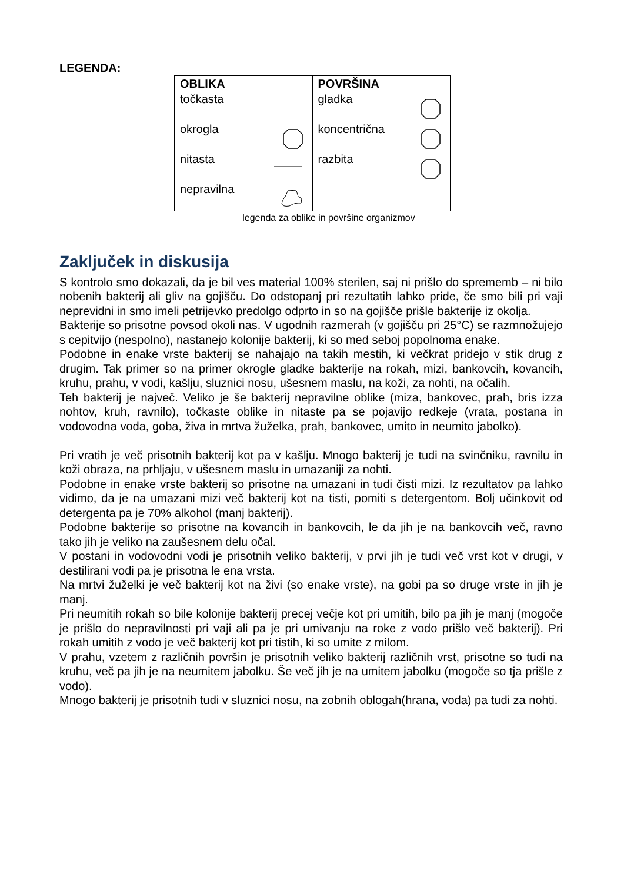LEGENDA:
| OBLIKA | POVRŠINA |
| --- | --- |
| točkasta | gladka |
| okrogla | koncentrična |
| nitasta | razbita |
| nepravilna | |
legenda za oblike in površine organizmov
Zaključek in diskusija
S kontrolo smo dokazali, da je bil ves material 100% sterilen, saj ni prišlo do sprememb – ni bilo nobenih bakterij ali gliv na gojišču. Do odstopanj pri rezultatih lahko pride, če smo bili pri vaji neprevidni in smo imeli petrijevko predolgo odprto in so na gojišče prišle bakterije iz okolja.
Bakterije so prisotne povsod okoli nas. V ugodnih razmerah (v gojišču pri 25°C) se razmnožujejo s cepitvijo (nespolno), nastanejo kolonije bakterij, ki so med seboj popolnoma enake.
Podobne in enake vrste bakterij se nahajajo na takih mestih, ki večkrat pridejo v stik drug z drugim. Tak primer so na primer okrogle gladke bakterije na rokah, mizi, bankovcih, kovancih, kruhu, prahu, v vodi, kašlju, sluznici nosu, ušesnem maslu, na koži, za nohti, na očalih.
Teh bakterij je največ. Veliko je še bakterij nepravilne oblike (miza, bankovec, prah, bris izza nohtov, kruh, ravnilo), točkaste oblike in nitaste pa se pojavijo redkeje (vrata, postana in vodovodna voda, goba, živa in mrtva žuželka, prah, bankovec, umito in neumito jabolko).
Pri vratih je več prisotnih bakterij kot pa v kašlju. Mnogo bakterij je tudi na svinčniku, ravnilu in koži obraza, na prhljaju, v ušesnem maslu in umazaniji za nohti.
Podobne in enake vrste bakterij so prisotne na umazani in tudi čisti mizi. Iz rezultatov pa lahko vidimo, da je na umazani mizi več bakterij kot na tisti, pomiti s detergentom. Bolj učinkovit od detergenta pa je 70% alkohol (manj bakterij).
Podobne bakterije so prisotne na kovancih in bankovcih, le da jih je na bankovcih več, ravno tako jih je veliko na zaušesnem delu očal.
V postani in vodovodni vodi je prisotnih veliko bakterij, v prvi jih je tudi več vrst kot v drugi, v destilirani vodi pa je prisotna le ena vrsta.
Na mrtvi žuželki je več bakterij kot na živi (so enake vrste), na gobi pa so druge vrste in jih je manj.
Pri neumitih rokah so bile kolonije bakterij precej večje kot pri umitih, bilo pa jih je manj (mogoče je prišlo do nepravilnosti pri vaji ali pa je pri umivanju na roke z vodo prišlo več bakterij). Pri rokah umitih z vodo je več bakterij kot pri tistih, ki so umite z milom.
V prahu, vzetem z različnih površin je prisotnih veliko bakterij različnih vrst, prisotne so tudi na kruhu, več pa jih je na neumitem jabolku. Še več jih je na umitem jabolku (mogoče so tja prišle z vodo).
Mnogo bakterij je prisotnih tudi v sluznici nosu, na zobnih oblogah(hrana, voda) pa tudi za nohti.